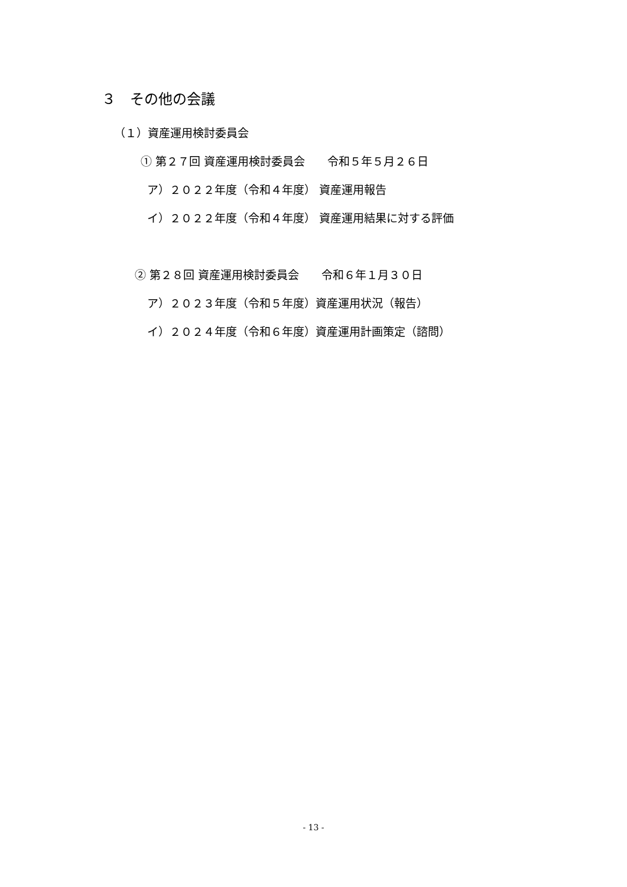３　その他の会議
（１）資産運用検討委員会
① 第２７回 資産運用検討委員会　　令和５年５月２６日
ア）２０２２年度（令和４年度） 資産運用報告
イ）２０２２年度（令和４年度） 資産運用結果に対する評価
② 第２８回 資産運用検討委員会　　令和６年１月３０日
ア）２０２３年度（令和５年度）資産運用状況（報告）
イ）２０２４年度（令和６年度）資産運用計画策定（諮問）
- 13 -